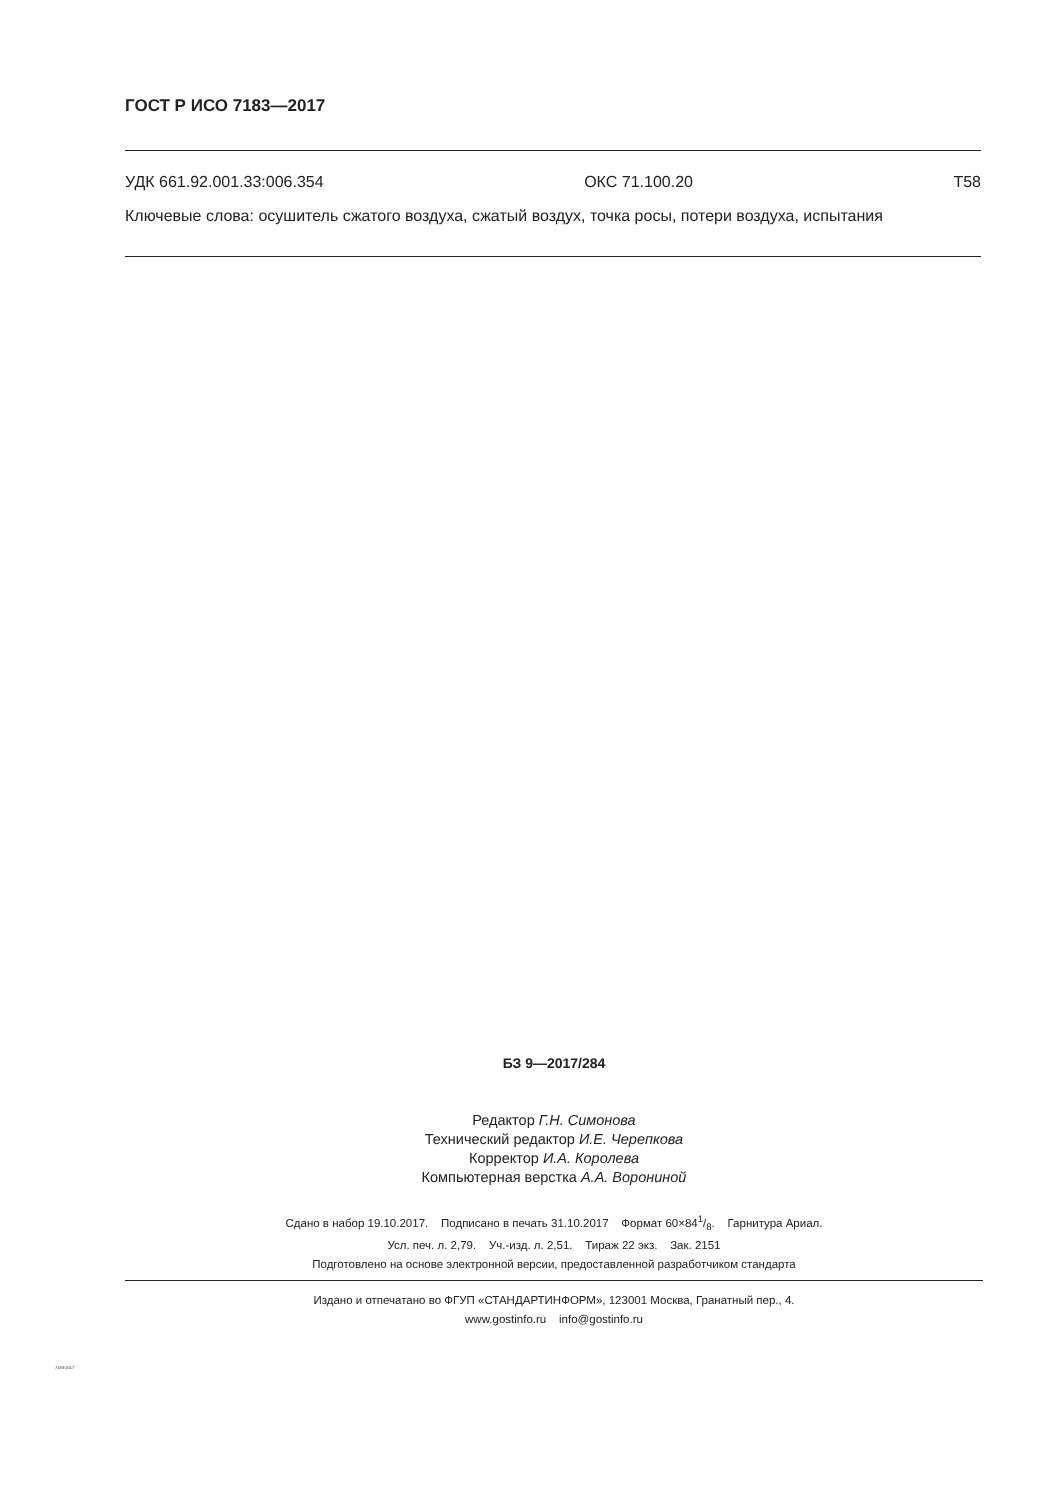ГОСТ Р ИСО 7183—2017
УДК 661.92.001.33:006.354 ОКС 71.100.20 Т58
Ключевые слова: осушитель сжатого воздуха, сжатый воздух, точка росы, потери воздуха, испытания
БЗ 9—2017/284
Редактор Г.Н. Симонова
Технический редактор И.Е. Черепкова
Корректор И.А. Королева
Компьютерная верстка А.А. Ворониной
Сдано в набор 19.10.2017. Подписано в печать 31.10.2017 Формат 60×841/8. Гарнитура Ариал.
Усл. печ. л. 2,79. Уч.-изд. л. 2,51. Тираж 22 экз. Зак. 2151
Подготовлено на основе электронной версии, предоставленной разработчиком стандарта
Издано и отпечатано во ФГУП «СТАНДАРТИНФОРМ», 123001 Москва, Гранатный пер., 4.
www.gostinfo.ru info@gostinfo.ru
7183-2017